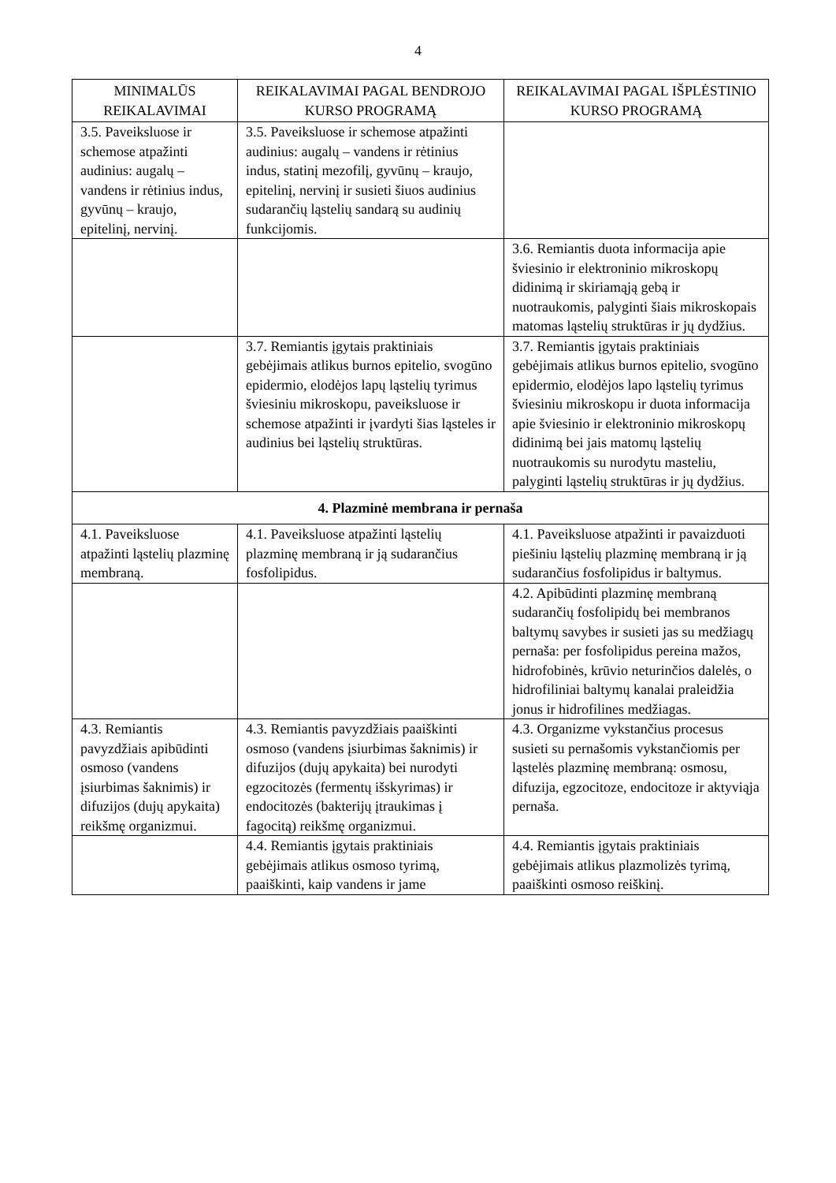4
| MINIMALŪS REIKALAVIMAI | REIKALAVIMAI PAGAL BENDROJO KURSO PROGRAMĄ | REIKALAVIMAI PAGAL IŠPLĖSTINIO KURSO PROGRAMĄ |
| --- | --- | --- |
| 3.5. Paveiksluose ir schemose atpažinti audinius: augalų – vandens ir rėtinius indus, gyvūnų – kraujo, epitelinį, nervinį. | 3.5. Paveiksluose ir schemose atpažinti audinius: augalų – vandens ir rėtinius indus, statinį mezofilį, gyvūnų – kraujo, epitelinį, nervinį ir susieti šiuos audinius sudarančių ląstelių sandarą su audinių funkcijomis. | |
| | | 3.6. Remiantis duota informacija apie šviesinio ir elektroninio mikroskopų didinimą ir skiriamąją gebą ir nuotraukomis, palyginti šiais mikroskopais matomas ląstelių struktūras ir jų dydžius. |
| | 3.7. Remiantis įgytais praktiniais gebėjimais atlikus burnos epitelio, svogūno epidermio, elodėjos lapų ląstelių tyrimus šviesiniu mikroskopu, paveiksluose ir schemose atpažinti ir įvardyti šias ląsteles ir audinius bei ląstelių struktūras. | 3.7. Remiantis įgytais praktiniais gebėjimais atlikus burnos epitelio, svogūno epidermio, elodėjos lapo ląstelių tyrimus šviesiniu mikroskopu ir duota informacija apie šviesinio ir elektroninio mikroskopų didinimą bei jais matomų ląstelių nuotraukomis su nurodytu masteliu, palyginti ląstelių struktūras ir jų dydžius. |
| 4. Plazminė membrana ir pernaša | | |
| 4.1. Paveiksluose atpažinti ląstelių plazminę membraną. | 4.1. Paveiksluose atpažinti ląstelių plazminę membraną ir ją sudarančius fosfolipidus. | 4.1. Paveiksluose atpažinti ir pavaizduoti piešiniu ląstelių plazminę membraną ir ją sudarančius fosfolipidus ir baltymus. |
| | | 4.2. Apibūdinti plazminę membraną sudarančių fosfolipidų bei membranos baltymų savybes ir susieti jas su medžiagų pernaša: per fosfolipidus pereina mažos, hidrofobinės, krūvio neturinčios dalelės, o hidrofiliniai baltymų kanalai praleidžia jonus ir hidrofilines medžiagas. |
| 4.3. Remiantis pavyzdžiais apibūdinti osmoso (vandens įsiurbimas šaknimis) ir difuzijos (dujų apykaita) reikšmę organizmui. | 4.3. Remiantis pavyzdžiais paaiškinti osmoso (vandens įsiurbimas šaknimis) ir difuzijos (dujų apykaita) bei nurodyti egzocitozės (fermentų išskyrimas) ir endocitozės (bakterijų įtraukimas į fagocitą) reikšmę organizmui. | 4.3. Organizme vykstančius procesus susieti su pernašomis vykstančiomis per ląstelės plazminę membraną: osmosu, difuzija, egzocitoze, endocitoze ir aktyviąja pernaša. |
| | 4.4. Remiantis įgytais praktiniais gebėjimais atlikus osmoso tyrimą, paaiškinti, kaip vandens ir jame | 4.4. Remiantis įgytais praktiniais gebėjimais atlikus plazmolizės tyrimą, paaiškinti osmoso reiškinį. |